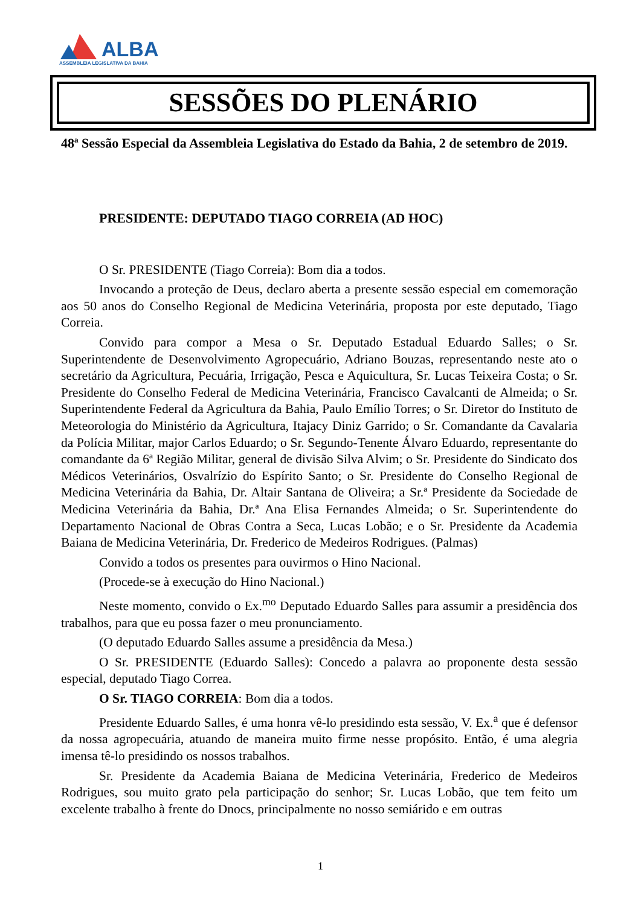ALBA
ASSEMBLEIA LEGISLATIVA DA BAHIA
SESSÕES DO PLENÁRIO
48ª Sessão Especial da Assembleia Legislativa do Estado da Bahia, 2 de setembro de 2019.
PRESIDENTE: DEPUTADO TIAGO CORREIA (AD HOC)
O Sr. PRESIDENTE (Tiago Correia): Bom dia a todos.
Invocando a proteção de Deus, declaro aberta a presente sessão especial em comemoração aos 50 anos do Conselho Regional de Medicina Veterinária, proposta por este deputado, Tiago Correia.
Convido para compor a Mesa o Sr. Deputado Estadual Eduardo Salles; o Sr. Superintendente de Desenvolvimento Agropecuário, Adriano Bouzas, representando neste ato o secretário da Agricultura, Pecuária, Irrigação, Pesca e Aquicultura, Sr. Lucas Teixeira Costa; o Sr. Presidente do Conselho Federal de Medicina Veterinária, Francisco Cavalcanti de Almeida; o Sr. Superintendente Federal da Agricultura da Bahia, Paulo Emílio Torres; o Sr. Diretor do Instituto de Meteorologia do Ministério da Agricultura, Itajacy Diniz Garrido; o Sr. Comandante da Cavalaria da Polícia Militar, major Carlos Eduardo; o Sr. Segundo-Tenente Álvaro Eduardo, representante do comandante da 6ª Região Militar, general de divisão Silva Alvim; o Sr. Presidente do Sindicato dos Médicos Veterinários, Osvalrízio do Espírito Santo; o Sr. Presidente do Conselho Regional de Medicina Veterinária da Bahia, Dr. Altair Santana de Oliveira; a Sr.ª Presidente da Sociedade de Medicina Veterinária da Bahia, Dr.ª Ana Elisa Fernandes Almeida; o Sr. Superintendente do Departamento Nacional de Obras Contra a Seca, Lucas Lobão; e o Sr. Presidente da Academia Baiana de Medicina Veterinária, Dr. Frederico de Medeiros Rodrigues. (Palmas)
Convido a todos os presentes para ouvirmos o Hino Nacional.
(Procede-se à execução do Hino Nacional.)
Neste momento, convido o Ex.<sup>mo</sup> Deputado Eduardo Salles para assumir a presidência dos trabalhos, para que eu possa fazer o meu pronunciamento.
(O deputado Eduardo Salles assume a presidência da Mesa.)
O Sr. PRESIDENTE (Eduardo Salles): Concedo a palavra ao proponente desta sessão especial, deputado Tiago Correa.
O Sr. TIAGO CORREIA: Bom dia a todos.
Presidente Eduardo Salles, é uma honra vê-lo presidindo esta sessão, V. Ex.<sup>a</sup> que é defensor da nossa agropecuária, atuando de maneira muito firme nesse propósito. Então, é uma alegria imensa tê-lo presidindo os nossos trabalhos.
Sr. Presidente da Academia Baiana de Medicina Veterinária, Frederico de Medeiros Rodrigues, sou muito grato pela participação do senhor; Sr. Lucas Lobão, que tem feito um excelente trabalho à frente do Dnocs, principalmente no nosso semiárido e em outras
1